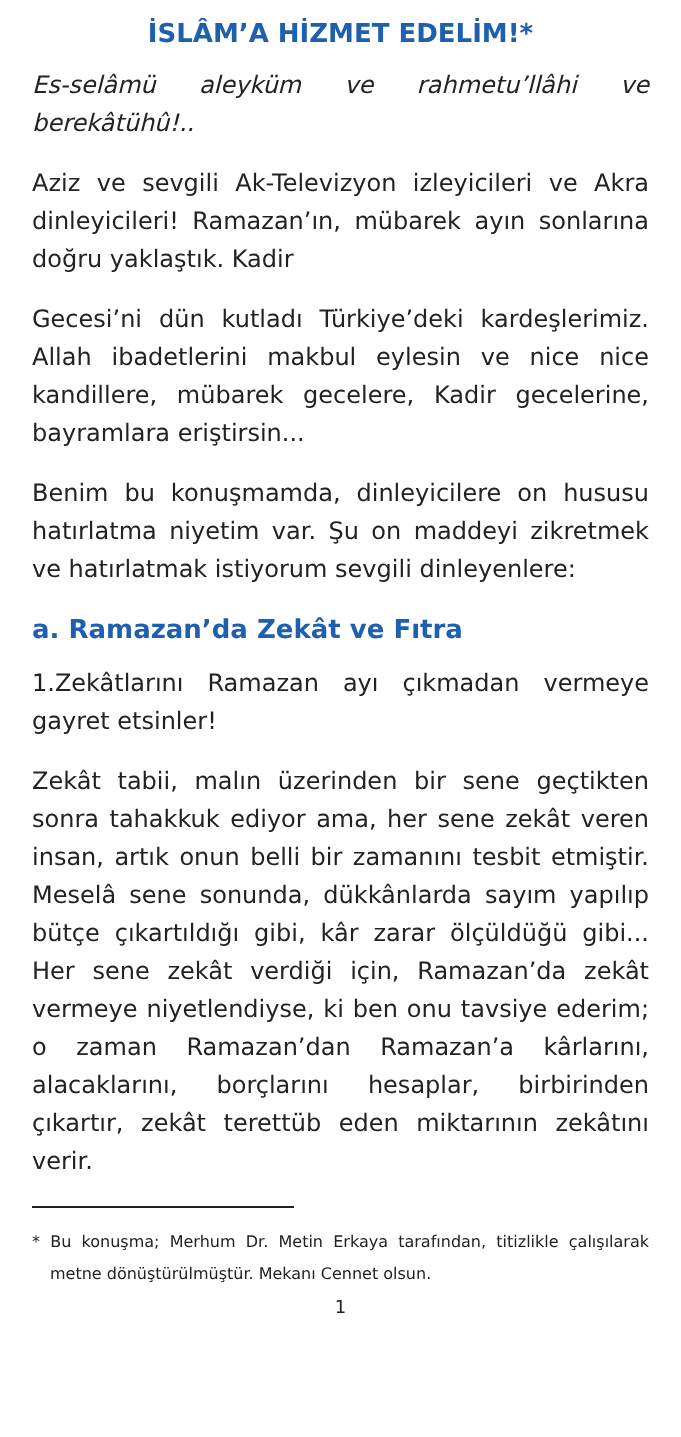İSLÂM’A HİZMET EDELİM!*
Es-selâmü aleyküm ve rahmetu’llâhi ve berekâtühû!..
Aziz ve sevgili Ak-Televizyon izleyicileri ve Akra dinleyicileri! Ramazan’ın, mübarek ayın sonlarına doğru yaklaştık. Kadir
Gecesi’ni dün kutladı Türkiye’deki kardeşlerimiz. Allah ibadetlerini makbul eylesin ve nice nice kandillere, mübarek gecelere, Kadir gecelerine, bayramlara eriştirsin...
Benim bu konuşmamda, dinleyicilere on hususu hatırlatma niyetim var. Şu on maddeyi zikretmek ve hatırlatmak istiyorum sevgili dinleyenlere:
a. Ramazan’da Zekât ve Fıtra
1.Zekâtlarını Ramazan ayı çıkmadan vermeye gayret etsinler!
Zekât tabii, malın üzerinden bir sene geçtikten sonra tahakkuk ediyor ama, her sene zekât veren insan, artık onun belli bir zamanını tesbit etmiştir. Meselâ sene sonunda, dükkânlarda sayım yapılıp bütçe çıkartıldığı gibi, kâr zarar ölçüldüğü gibi... Her sene zekât verdiği için, Ramazan’da zekât vermeye niyetlendiyse, ki ben onu tavsiye ederim; o zaman Ramazan’dan Ramazan’a kârlarını, alacaklarını, borçlarını hesaplar, birbirinden çıkartır, zekât terettüb eden miktarının zekâtını verir.
* Bu konuşma; Merhum Dr. Metin Erkaya tarafından, titizlikle çalışılarak metne dönüştürülmüştür. Mekanı Cennet olsun.
1